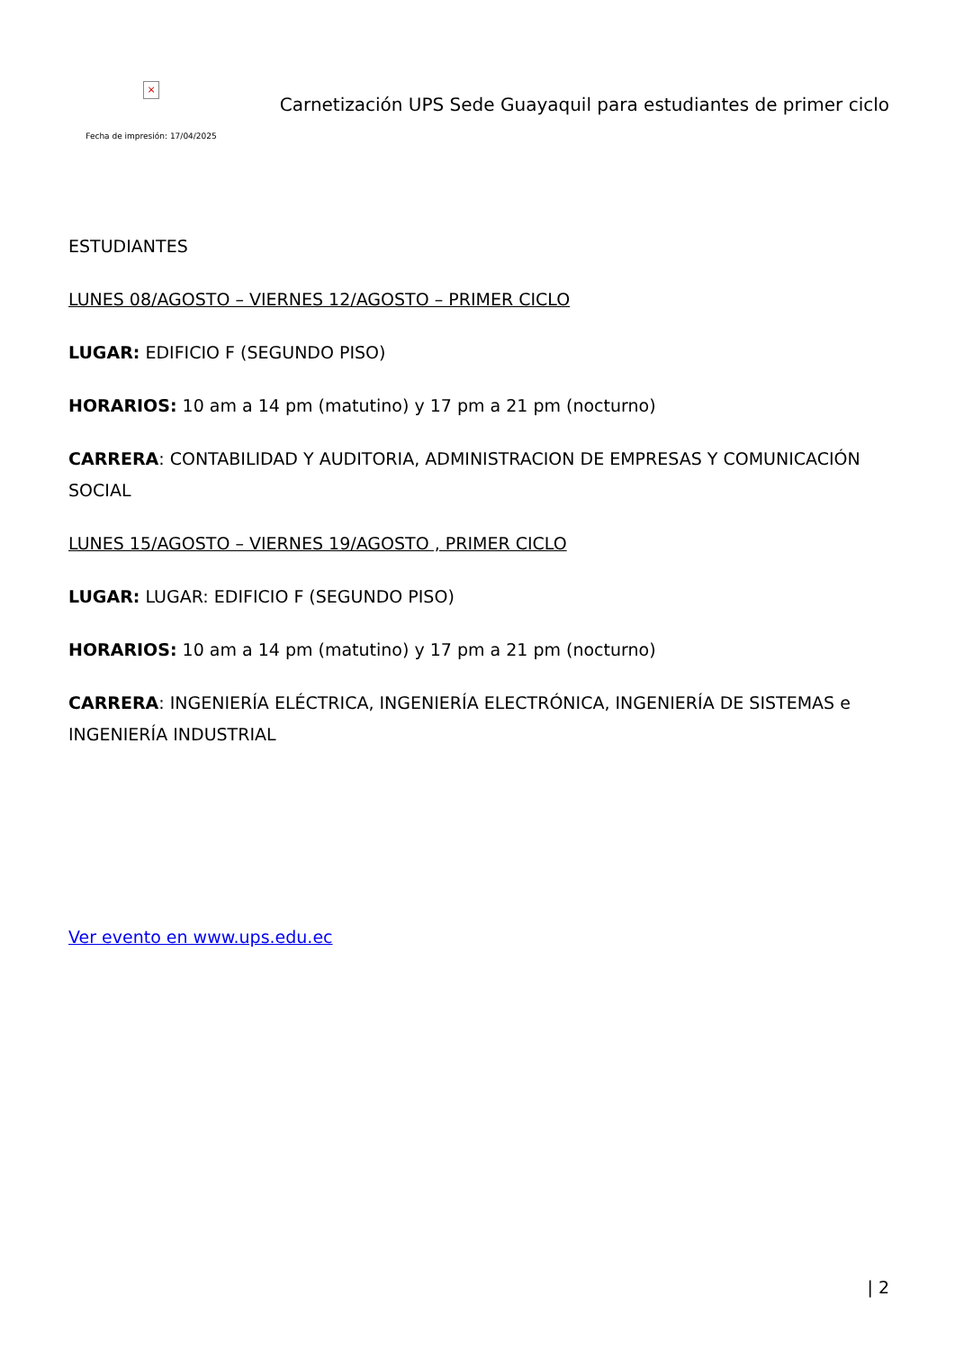×
Fecha de impresión: 17/04/2025
Carnetización UPS Sede Guayaquil para estudiantes de primer ciclo
ESTUDIANTES
LUNES 08/AGOSTO – VIERNES 12/AGOSTO – PRIMER CICLO
LUGAR: EDIFICIO F (SEGUNDO PISO)
HORARIOS: 10 am a 14 pm (matutino) y 17 pm a 21 pm (nocturno)
CARRERA: CONTABILIDAD Y AUDITORIA, ADMINISTRACION DE EMPRESAS Y COMUNICACIÓN SOCIAL
LUNES 15/AGOSTO – VIERNES 19/AGOSTO , PRIMER CICLO
LUGAR: LUGAR: EDIFICIO F (SEGUNDO PISO)
HORARIOS: 10 am a 14 pm (matutino) y 17 pm a 21 pm (nocturno)
CARRERA: INGENIERÍA ELÉCTRICA, INGENIERÍA ELECTRÓNICA, INGENIERÍA DE SISTEMAS e INGENIERÍA INDUSTRIAL
Ver evento en www.ups.edu.ec
| 2